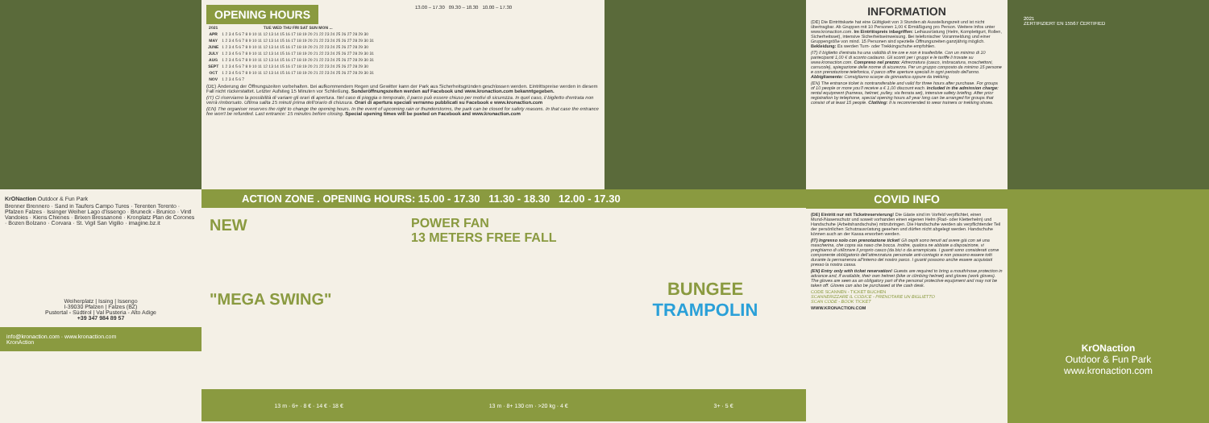OPENING HOURS
13.00 – 17.30 09.30 – 18.30 10.00 – 17.30
| 2021 | TUE WED THU FRI SAT SUN MON ... |
| --- | --- |
| APR | 1 2 3 4 5 6 7 8 9 10 11 12 13 14 15 16 17 18 19 20 21 22 23 24 25 26 27 28 29 30 |
| MAY | 1 2 3 4 5 6 7 8 9 10 11 12 13 14 15 16 17 18 19 20 21 22 23 24 25 26 27 28 29 30 31 |
| JUNE | 1 2 3 4 5 6 7 8 9 10 11 12 13 14 15 16 17 18 19 20 21 22 23 24 25 26 27 28 29 30 |
| JULY | 1 2 3 4 5 6 7 8 9 10 11 12 13 14 15 16 17 18 19 20 21 22 23 24 25 26 27 28 29 30 31 |
| AUG | 1 2 3 4 5 6 7 8 9 10 11 12 13 14 15 16 17 18 19 20 21 22 23 24 25 26 27 28 29 30 31 |
| SEPT | 1 2 3 4 5 6 7 8 9 10 11 12 13 14 15 16 17 18 19 20 21 22 23 24 25 26 27 28 29 30 |
| OCT | 1 2 3 4 5 6 7 8 9 10 11 12 13 14 15 16 17 18 19 20 21 22 23 24 25 26 27 28 29 30 31 |
| NOV | 1 2 3 4 5 6 7 |
(DE) Änderung der Öffnungszeiten vorbehalten. Bei aufkommendem Regen und Gewitter kann der Park aus Sicherheitsgründen geschlossen werden. Eintrittspreise werden in diesem Fall nicht rückerstattet. Letzter Aufstieg 15 Minuten vor Schließung. Sonderöffnungszeiten werden auf Facebook und www.kronaction.com bekanntgegeben.
(IT) Ci riserviamo la possibilità di variare gli orari di apertura. Nel caso di pioggia o temporale, il parco può essere chiuso per motivi di sicurezza. In quel caso, il biglietto d'entrata non verrà rimborsato. Ultima salita 15 minuti prima dell'orario di chiusura. Orari di apertura speciali verranno pubblicati su Facebook e www.kronaction.com
(EN) The organiser reserves the right to change the opening hours. In the event of upcoming rain or thunderstorms, the park can be closed for safety reasons. In that case the entrance fee won't be refunded. Last entrance: 15 minutes before closing. Special opening times will be posted on Facebook and www.kronaction.com
INFORMATION
(DE) Die Eintrittskarte hat eine Gültigkeit von 3 Stunden ab Ausstellungszeit und ist nicht übertragbar. Ab Gruppen mit 10 Personen 1,00 € Ermäßigung pro Person. Weitere Infos unter www.kronaction.com. Im Eintrittspreis inbegriffen: Leihausrüstung (Helm, Komplettgurt, Rollen, Sicherheitsset), intensive Sicherheitseinweisung. Bei telefonischer Voranmeldung und einer Gruppengröße von mind. 15 Personen sind spezielle Öffnungszeiten ganzjährig möglich. Bekleidung: Es werden Turn- oder Trekkingschuhe empfohlen.
(IT) Il biglietto d'entrata ha una validità di tre ore e non è trasferibile. Con un minimo di 10 partecipanti 1,00 € di sconto cadauno. Gli sconti per i gruppi e le tariffe li trovate su www.kronaction.com. Compreso nel prezzo: Attrezzatura (casco, imbracatura, moschettoni, carrucole), spiegazione delle norme di sicurezza. Per un gruppo composto da minimo 15 persone e con prenotazione telefonica, il parco offre aperture speciali in ogni periodo dell'anno. Abbigliamento: Consigliamo scarpe da ginnastica oppure da trekking.
(EN) The entrance ticket is nontransferable and valid for three hours after purchase. For groups of 10 people or more you'll receive a € 1,00 discount each. Included in the admission charge: rental equipment (harness, helmet, pulley, via ferrata set), intensive safety briefing. After prior registration by telephone, special opening hours all year long can be arranged for groups that consist of at least 15 people. Clothing: It is recommended to wear trainers or trekking shoes.
2021
ZERTIFIZIERT EN 15567 CERTIFIED
KrONaction Outdoor & Fun Park
Brenner Brennero · Sand in Taufers Campo Tures · Terenten Terento · Pfalzen Falzes · Issinger Weiher Lago d'Issengo · Bruneck - Brunico · Vintl Vandoies · Kiens Chienes · Brixen Bressanone · Kronplatz Plan de Corones · Bozen Bolzano · Corvara · St. Vigil San Vigilio · imagine.bz.it
Weiherplatz | Issing | Issengo
I-39030 Pfalzen | Falzes (BZ)
Pustertal - Südtirol | Val Pusteria - Alto Adige
+39 347 984 89 57
info@kronaction.com · www.kronaction.com
KronAction
ACTION ZONE . OPENING HOURS: 15.00 - 17.30 11.30 - 18.30 12.00 - 17.30
NEW
"MEGA SWING"
POWER FAN
13 METERS FREE FALL
BUNGEE
TRAMPOLIN
13 m · 6+ · 8 € · 14 € · 18 € 13 m · 8+ 130 cm · >20 kg · 4 € 3+ · 5 €
COVID INFO
(DE) Eintritt nur mit Ticketreservierung! Die Gäste sind im Vorfeld verpflichtet, einen Mund-/Nasenschutz und soweit vorhanden einen eigenen Helm (Rad- oder Kletterhelm) und Handschuhe (Arbeitshandschuhe) mitzubringen. Die Handschuhe werden als verpflichtender Teil der persönlichen Schutzausrüstung gesehen und dürfen nicht abgelegt werden. Handschuhe können auch an der Kassa erworben werden.
(IT) Ingresso solo con prenotazione ticket! Gli ospiti sono tenuti ad avere già con sé una mascherina, che copra sia naso che bocca. Inoltre, qualora ne abbiate a disposizione, vi preghiamo di utilizzare il proprio casco (da bici o da arrampicata. I guanti sono considerati come componente obbligatorio dell'attrezzatura personale anti-contagio e non possono essere tolti durante la permanenza all'interno del nostro parco. I guanti possono anche essere acquistati presso la nostra cassa.
(EN) Entry only with ticket reservation! Guests are required to bring a mouth/nose protection in advance and, if available, their own helmet (bike or climbing helmet) and gloves (work gloves). The gloves are seen as an obligatory part of the personal protective equipment and may not be taken off. Gloves can also be purchased at the cash desk.
CODE SCANNEN - TICKET BUCHEN
SCANNERIZZARE IL CODICE - PRENOTARE UN BIGLIETTO
SCAN CODE - BOOK TICKET
WWW.KRONACTION.COM
KrONaction
Outdoor & Fun Park
www.kronaction.com